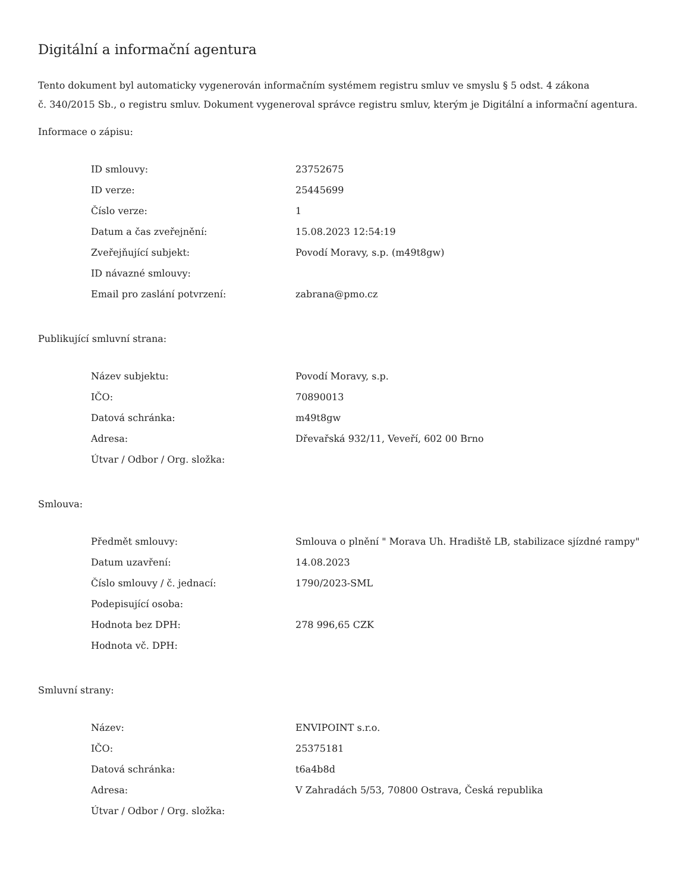Digitální a informační agentura
Tento dokument byl automaticky vygenerován informačním systémem registru smluv ve smyslu § 5 odst. 4 zákona
č. 340/2015 Sb., o registru smluv. Dokument vygeneroval správce registru smluv, kterým je Digitální a informační agentura.
Informace o zápisu:
| ID smlouvy: | 23752675 |
| ID verze: | 25445699 |
| Číslo verze: | 1 |
| Datum a čas zveřejnění: | 15.08.2023 12:54:19 |
| Zveřejňující subjekt: | Povodí Moravy, s.p. (m49t8gw) |
| ID návazné smlouvy: | |
| Email pro zaslání potvrzení: | zabrana@pmo.cz |
Publikující smluvní strana:
| Název subjektu: | Povodí Moravy, s.p. |
| IČO: | 70890013 |
| Datová schránka: | m49t8gw |
| Adresa: | Dřevařská 932/11, Veveří, 602 00 Brno |
| Útvar / Odbor / Org. složka: | |
Smlouva:
| Předmět smlouvy: | Smlouva o plnění " Morava Uh. Hradiště LB, stabilizace sjízdné rampy" |
| Datum uzavření: | 14.08.2023 |
| Číslo smlouvy / č. jednací: | 1790/2023-SML |
| Podepisující osoba: | |
| Hodnota bez DPH: | 278 996,65 CZK |
| Hodnota vč. DPH: | |
Smluvní strany:
| Název: | ENVIPOINT s.r.o. |
| IČO: | 25375181 |
| Datová schránka: | t6a4b8d |
| Adresa: | V Zahradách 5/53, 70800 Ostrava, Česká republika |
| Útvar / Odbor / Org. složka: | |